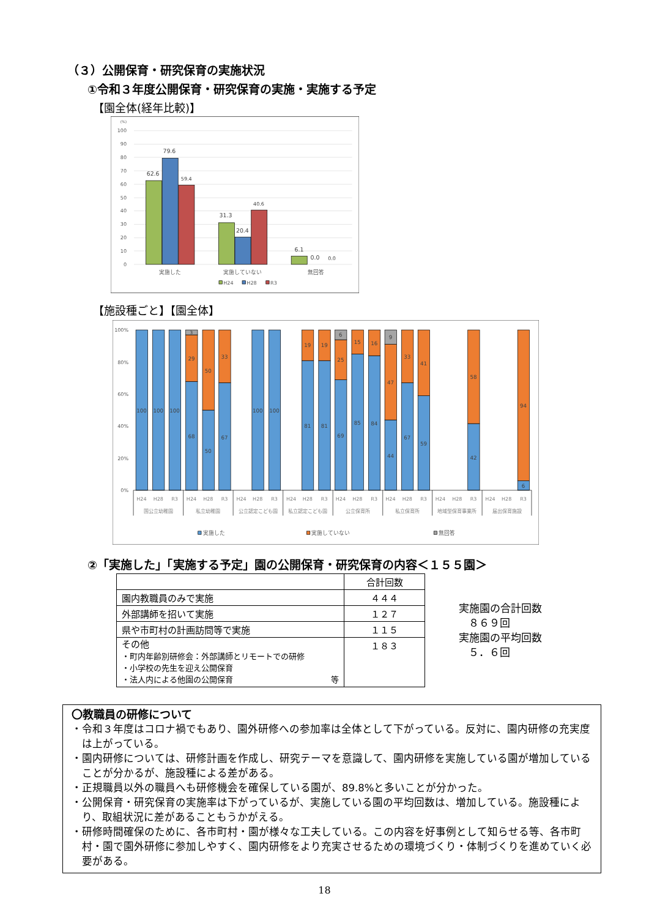（３）公開保育・研究保育の実施状況
①令和３年度公開保育・研究保育の実施・実施する予定
【園全体(経年比較)】
(%)
100
90
80
70
60
50
40
30
20
10
0
62.6
79.6
59.4
31.3
20.4
40.6
6.1
0.0
0.0
実施した
実施していない
無回答
H24
H28
R3
【施設種ごと】【園全体】
100%
80%
60%
40%
20%
0%
100
100
100
3
29
68
50
50
33
67
100
100
19
81
19
81
6
25
69
15
85
16
84
9
47
44
33
67
41
59
58
42
94
6
H24
H28
R3
H24
H28
R3
H24
H28
R3
H24
H28
R3
H24
H28
R3
H24
H28
R3
H24
H28
R3
H24
H28
R3
国公立幼稚園
私立幼稚園
公立認定こども園
私立認定こども園
公立保育所
私立保育所
地域型保育事業所
届出保育施設
実施した
実施していない
無回答
②「実施した」「実施する予定」園の公開保育・研究保育の内容＜１５５園＞
| | 合計回数 |
| --- | --- |
| 園内教職員のみで実施 | ４４４ |
| 外部講師を招いて実施 | １２７ |
| 県や市町村の計画訪問等で実施 | １１５ |
| その他 ・町内年齢別研修会：外部講師とリモートでの研修 ・小学校の先生を迎え公開保育 ・法人内による他園の公開保育 等 | １８３ |
実施園の合計回数
８６９回
実施園の平均回数
５．６回
〇教職員の研修について
・令和３年度はコロナ禍でもあり、園外研修への参加率は全体として下がっている。反対に、園内研修の充実度は上がっている。
・園内研修については、研修計画を作成し、研究テーマを意識して、園内研修を実施している園が増加していることが分かるが、施設種による差がある。
・正規職員以外の職員へも研修機会を確保している園が、89.8%と多いことが分かった。
・公開保育・研究保育の実施率は下がっているが、実施している園の平均回数は、増加している。施設種により、取組状況に差があることもうかがえる。
・研修時間確保のために、各市町村・園が様々な工夫している。この内容を好事例として知らせる等、各市町村・園で園外研修に参加しやすく、園内研修をより充実させるための環境づくり・体制づくりを進めていく必要がある。
18